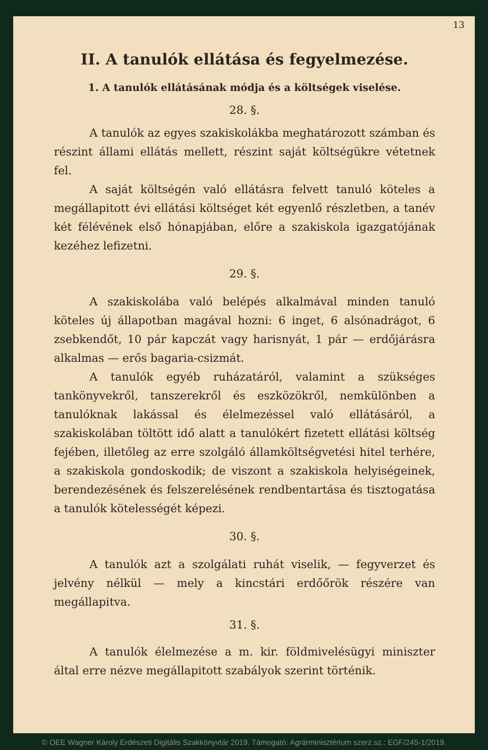13
II. A tanulók ellátása és fegyelmezése.
1. A tanulók ellátásának módja és a költségek viselése.
28. §.
A tanulók az egyes szakiskolákba meghatározott számban és részint állami ellátás mellett, részint saját költségükre vétetnek fel.
A saját költségén való ellátásra felvett tanuló köteles a megállapitott évi ellátási költséget két egyenlő részletben, a tanév két félévének első hónapjában, előre a szakiskola igazgatójának kezéhez lefizetni.
29. §.
A szakiskolába való belépés alkalmával minden tanuló köteles új állapotban magával hozni: 6 inget, 6 alsónadrágot, 6 zsebkendőt, 10 pár kapczát vagy harisnyát, 1 pár — erdőjárásra alkalmas — erős bagaria-csizmát.
A tanulók egyéb ruházatáról, valamint a szükséges tankönyvekről, tanszerekről és eszközökről, nemkülönben a tanulóknak lakással és élelmezéssel való ellátásáról, a szakiskolában töltött idő alatt a tanulókért fizetett ellátási költség fejében, illetőleg az erre szolgáló államköltségvetési hitel terhére, a szakiskola gondoskodik; de viszont a szakiskola helyiségeinek, berendezésének és felszerelésének rendbentartása és tisztogatása a tanulók kötelességét képezi.
30. §.
A tanulók azt a szolgálati ruhát viselik, — fegyverzet és jelvény nélkül — mely a kincstári erdőőrök részére van megállapitva.
31. §.
A tanulók élelmezése a m. kir. földmivelésügyi miniszter által erre nézve megállapitott szabályok szerint történik.
© OEE Wagner Károly Erdészeti Digitális Szakkönyvtár 2019. Támogató: Agrárminisztérium szerz.sz.: EGF/245-1/2019.